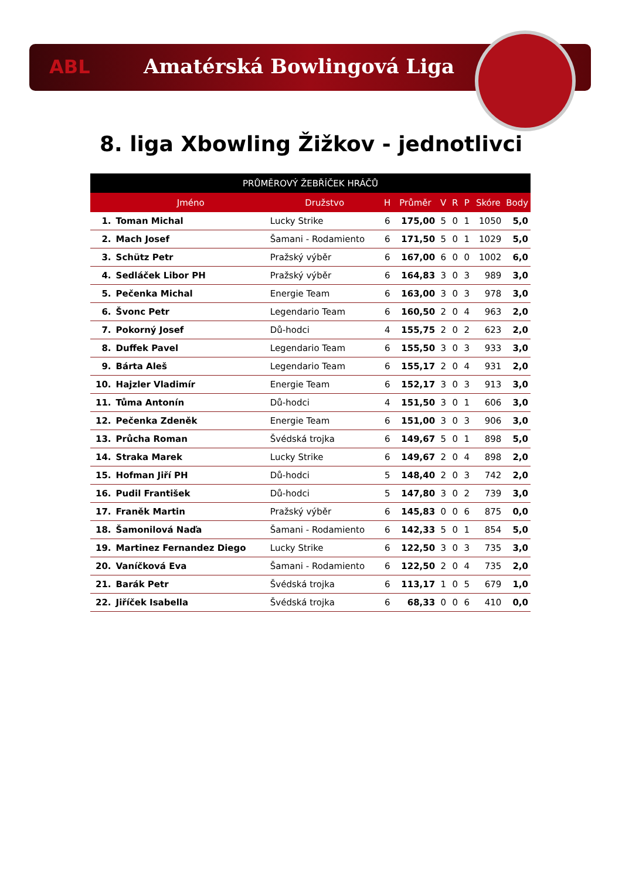ABL
Amatérská Bowlingová Liga
8. liga Xbowling Žižkov - jednotlivci
| PRŮMĚROVÝ ŽEBŘÍČEK HRÁČŮ | | | | | | | | | |
| --- | --- | --- | --- | --- | --- | --- | --- | --- | --- |
| | Jméno | Družstvo | H | Průměr | V | R | P | Skóre | Body |
| 1. | Toman Michal | Lucky Strike | 6 | 175,00 | 5 | 0 | 1 | 1050 | 5,0 |
| 2. | Mach Josef | Šamani - Rodamiento | 6 | 171,50 | 5 | 0 | 1 | 1029 | 5,0 |
| 3. | Schütz Petr | Pražský výběr | 6 | 167,00 | 6 | 0 | 0 | 1002 | 6,0 |
| 4. | Sedláček Libor PH | Pražský výběr | 6 | 164,83 | 3 | 0 | 3 | 989 | 3,0 |
| 5. | Pečenka Michal | Energie Team | 6 | 163,00 | 3 | 0 | 3 | 978 | 3,0 |
| 6. | Švonc Petr | Legendario Team | 6 | 160,50 | 2 | 0 | 4 | 963 | 2,0 |
| 7. | Pokorný Josef | Dů-hodci | 4 | 155,75 | 2 | 0 | 2 | 623 | 2,0 |
| 8. | Duffek Pavel | Legendario Team | 6 | 155,50 | 3 | 0 | 3 | 933 | 3,0 |
| 9. | Bárta Aleš | Legendario Team | 6 | 155,17 | 2 | 0 | 4 | 931 | 2,0 |
| 10. | Hajzler Vladimír | Energie Team | 6 | 152,17 | 3 | 0 | 3 | 913 | 3,0 |
| 11. | Tůma Antonín | Dů-hodci | 4 | 151,50 | 3 | 0 | 1 | 606 | 3,0 |
| 12. | Pečenka Zdeněk | Energie Team | 6 | 151,00 | 3 | 0 | 3 | 906 | 3,0 |
| 13. | Průcha Roman | Švédská trojka | 6 | 149,67 | 5 | 0 | 1 | 898 | 5,0 |
| 14. | Straka Marek | Lucky Strike | 6 | 149,67 | 2 | 0 | 4 | 898 | 2,0 |
| 15. | Hofman Jiří PH | Dů-hodci | 5 | 148,40 | 2 | 0 | 3 | 742 | 2,0 |
| 16. | Pudil František | Dů-hodci | 5 | 147,80 | 3 | 0 | 2 | 739 | 3,0 |
| 17. | Franěk Martin | Pražský výběr | 6 | 145,83 | 0 | 0 | 6 | 875 | 0,0 |
| 18. | Šamonilová Naďa | Šamani - Rodamiento | 6 | 142,33 | 5 | 0 | 1 | 854 | 5,0 |
| 19. | Martinez Fernandez Diego | Lucky Strike | 6 | 122,50 | 3 | 0 | 3 | 735 | 3,0 |
| 20. | Vaníčková Eva | Šamani - Rodamiento | 6 | 122,50 | 2 | 0 | 4 | 735 | 2,0 |
| 21. | Barák Petr | Švédská trojka | 6 | 113,17 | 1 | 0 | 5 | 679 | 1,0 |
| 22. | Jiříček Isabella | Švédská trojka | 6 | 68,33 | 0 | 0 | 6 | 410 | 0,0 |